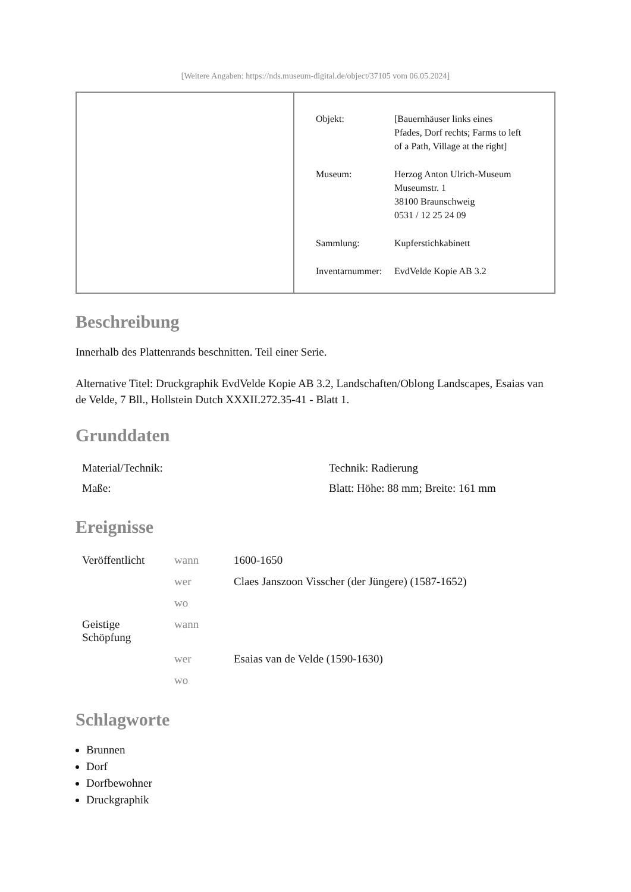[Weitere Angaben: https://nds.museum-digital.de/object/37105 vom 06.05.2024]
| Objekt: | [Bauernhäuser links eines Pfades, Dorf rechts; Farms to left of a Path, Village at the right] |
| Museum: | Herzog Anton Ulrich-Museum Museumstr. 1 38100 Braunschweig 0531 / 12 25 24 09 |
| Sammlung: | Kupferstichkabinett |
| Inventarnummer: | EvdVelde Kopie AB 3.2 |
Beschreibung
Innerhalb des Plattenrands beschnitten. Teil einer Serie.
Alternative Titel: Druckgraphik EvdVelde Kopie AB 3.2, Landschaften/Oblong Landscapes, Esaias van de Velde, 7 Bll., Hollstein Dutch XXXII.272.35-41 - Blatt 1.
Grunddaten
| Material/Technik: | Technik: Radierung |
| Maße: | Blatt: Höhe: 88 mm; Breite: 161 mm |
Ereignisse
| Veröffentlicht | wann | 1600-1650 |
| | wer | Claes Janszoon Visscher (der Jüngere) (1587-1652) |
| | wo | |
| Geistige Schöpfung | wann | |
| | wer | Esaias van de Velde (1590-1630) |
| | wo | |
Schlagworte
Brunnen
Dorf
Dorfbewohner
Druckgraphik